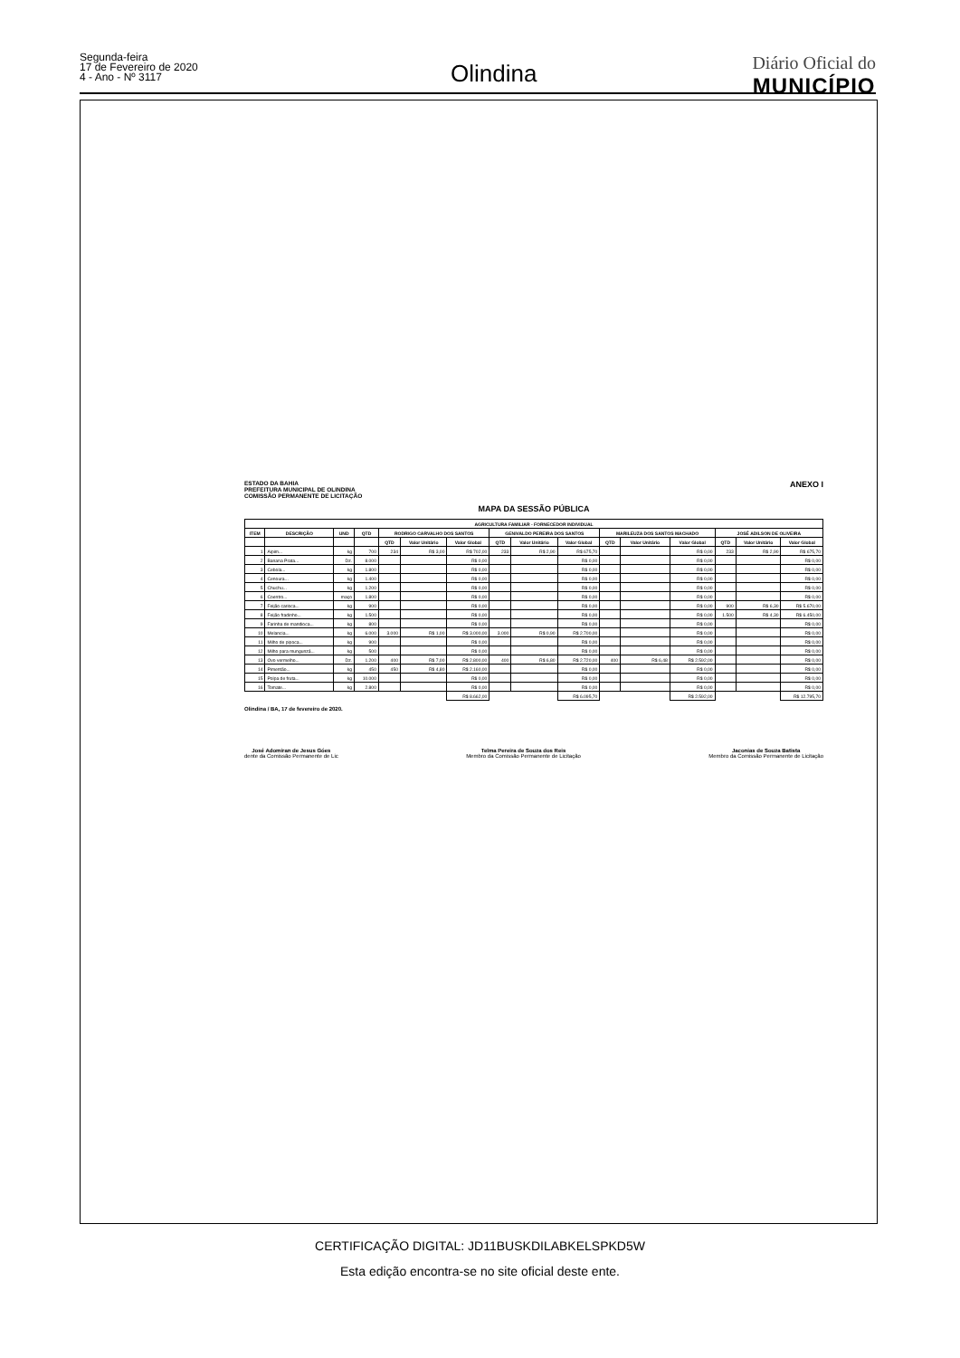Segunda-feira
17 de Fevereiro de 2020
4 - Ano - Nº 3117
Olindina
Diário Oficial do
MUNICÍPIO
ESTADO DA BAHIA
PREFEITURA MUNICIPAL DE OLINDINA
COMISSÃO PERMANENTE DE LICITAÇÃO
ANEXO I
MAPA DA SESSÃO PÚBLICA
| AGRICULTURA FAMILIAR - FORNECEDOR INDIVIDUAL | | | | | | | | | | | | | | | |
| --- | --- | --- | --- | --- | --- | --- | --- | --- | --- | --- | --- | --- | --- | --- | --- |
| ITEM | DESCRIÇÃO | UND | QTD | RODRIGO CARVALHO DOS SANTOS | | | GENIVALDO PEREIRA DOS SANTOS | | | MARILEUZA DOS SANTOS MACHADO | | | JOSÉ ADILSON DE OLIVEIRA | | |
| | | | | QTD | Valor Unitário | Valor Global | QTD | Valor Unitário | Valor Global | QTD | Valor Unitário | Valor Global | QTD | Valor Unitário | Valor Global |
| 1 | Aipim... | kg | 700 | 234 | R$ 3,00 | R$ 702,00 | 233 | R$ 2,90 | R$ 675,70 | | | R$ 0,00 | 233 | R$ 2,90 | R$ 675,70 |
| 2 | Banana Prata... | Dz. | 8.000 | | | R$ 0,00 | | | R$ 0,00 | | | R$ 0,00 | | | R$ 0,00 |
| 3 | Cebola... | kg | 1.800 | | | R$ 0,00 | | | R$ 0,00 | | | R$ 0,00 | | | R$ 0,00 |
| 4 | Cenoura... | kg | 1.400 | | | R$ 0,00 | | | R$ 0,00 | | | R$ 0,00 | | | R$ 0,00 |
| 5 | Chuchu... | kg | 1.200 | | | R$ 0,00 | | | R$ 0,00 | | | R$ 0,00 | | | R$ 0,00 |
| 6 | Coentro... | maço | 1.800 | | | R$ 0,00 | | | R$ 0,00 | | | R$ 0,00 | | | R$ 0,00 |
| 7 | Feijão carioca... | kg | 900 | | | R$ 0,00 | | | R$ 0,00 | | | R$ 0,00 | 900 | R$ 6,30 | R$ 5.670,00 |
| 8 | Feijão fradinho... | kg | 1.500 | | | R$ 0,00 | | | R$ 0,00 | | | R$ 0,00 | 1.500 | R$ 4,30 | R$ 6.450,00 |
| 9 | Farinha de mandioca... | kg | 800 | | | R$ 0,00 | | | R$ 0,00 | | | R$ 0,00 | | | R$ 0,00 |
| 10 | Melancia... | kg | 6.000 | 3.000 | R$ 1,00 | R$ 3.000,00 | 3.000 | R$ 0,90 | R$ 2.700,00 | | | R$ 0,00 | | | R$ 0,00 |
| 11 | Milho de pipoca... | kg | 900 | | | R$ 0,00 | | | R$ 0,00 | | | R$ 0,00 | | | R$ 0,00 |
| 12 | Milho para mungunzá... | kg | 500 | | | R$ 0,00 | | | R$ 0,00 | | | R$ 0,00 | | | R$ 0,00 |
| 13 | Ovo vermelho... | Dz. | 1.200 | 400 | R$ 7,00 | R$ 2.800,00 | 400 | R$ 6,80 | R$ 2.720,00 | 400 | R$ 6,48 | R$ 2.592,00 | | | R$ 0,00 |
| 14 | Pimentão... | kg | 450 | 450 | R$ 4,80 | R$ 2.160,00 | | | R$ 0,00 | | | R$ 0,00 | | | R$ 0,00 |
| 15 | Polpa de fruta... | kg | 10.000 | | | R$ 0,00 | | | R$ 0,00 | | | R$ 0,00 | | | R$ 0,00 |
| 16 | Tomate... | kg | 2.800 | | | R$ 0,00 | | | R$ 0,00 | | | R$ 0,00 | | | R$ 0,00 |
| | | | | | | R$ 8.662,00 | | | R$ 6.095,70 | | | R$ 2.592,00 | | | R$ 12.795,70 |
Olindina / BA, 17 de fevereiro de 2020.
José Adomiran de Jesus Góes
dente da Comissão Permanente de Lic
Telma Pereira de Souza dos Reis
Membro da Comissão Permanente de Licitação
Jaconias de Souza Batista
Membro da Comissão Permanente de Licitação
CERTIFICAÇÃO DIGITAL: JD11BUSKDILABKELSPKD5W
Esta edição encontra-se no site oficial deste ente.